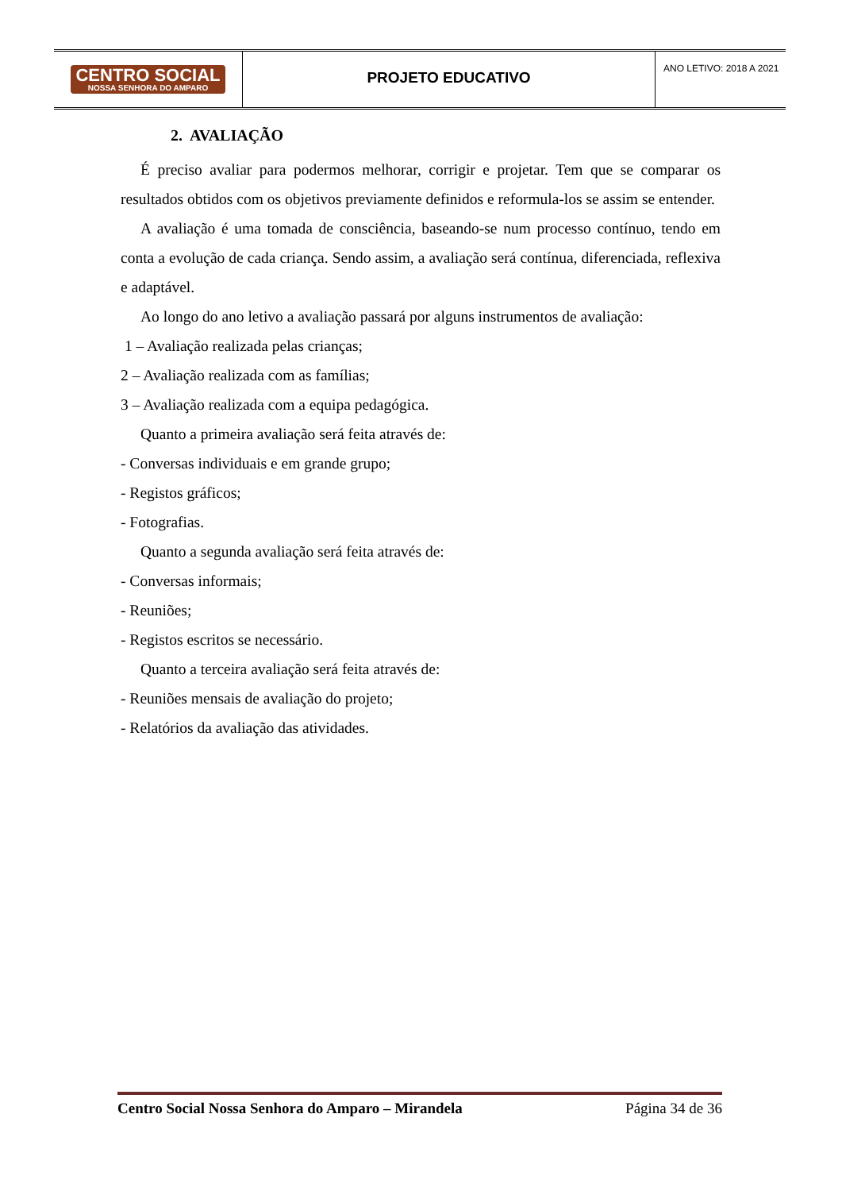CENTRO SOCIAL
NOSSA SENHORA DO AMPARO
PROJETO EDUCATIVO
ANO LETIVO: 2018 A 2021
2. AVALIAÇÃO
É preciso avaliar para podermos melhorar, corrigir e projetar. Tem que se comparar os resultados obtidos com os objetivos previamente definidos e reformula-los se assim se entender.
A avaliação é uma tomada de consciência, baseando-se num processo contínuo, tendo em conta a evolução de cada criança. Sendo assim, a avaliação será contínua, diferenciada, reflexiva e adaptável.
Ao longo do ano letivo a avaliação passará por alguns instrumentos de avaliação:
1 – Avaliação realizada pelas crianças;
2 – Avaliação realizada com as famílias;
3 – Avaliação realizada com a equipa pedagógica.
Quanto a primeira avaliação será feita através de:
- Conversas individuais e em grande grupo;
- Registos gráficos;
- Fotografias.
Quanto a segunda avaliação será feita através de:
- Conversas informais;
- Reuniões;
- Registos escritos se necessário.
Quanto a terceira avaliação será feita através de:
- Reuniões mensais de avaliação do projeto;
- Relatórios da avaliação das atividades.
Centro Social Nossa Senhora do Amparo – Mirandela Página 34 de 36